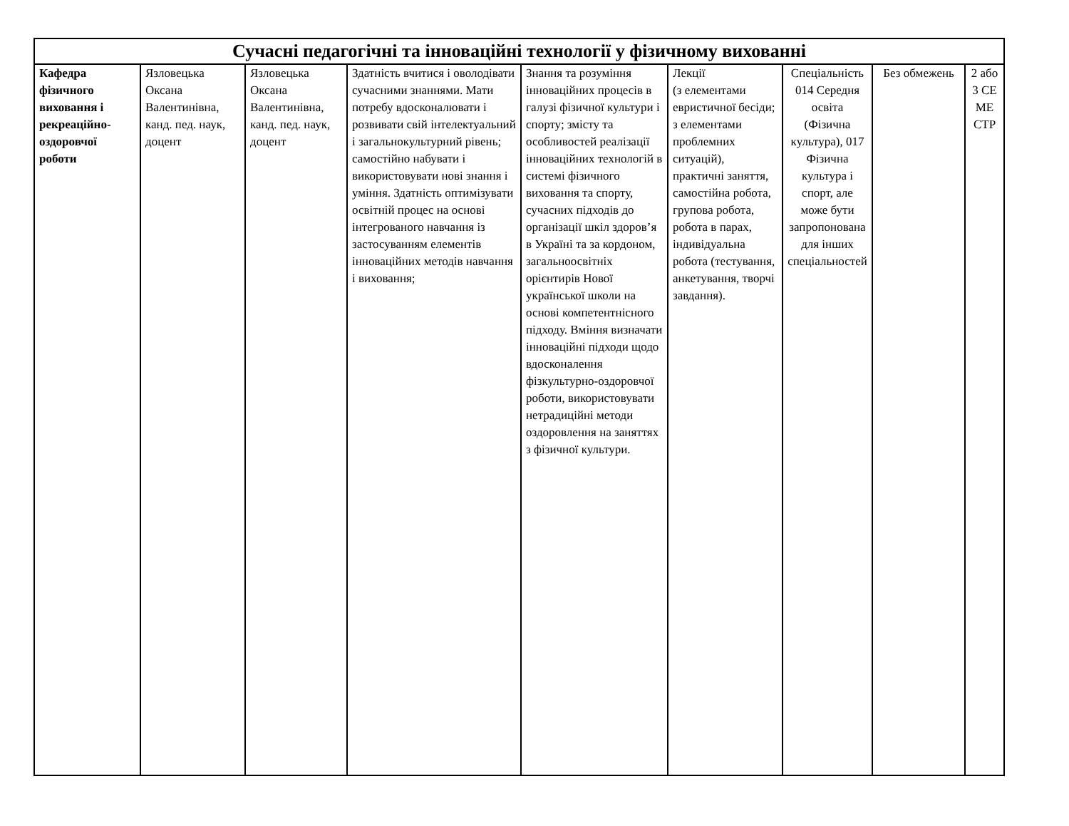| Сучасні педагогічні та інноваційні технології у фізичному вихованні | | | | | | | | |
| --- | --- | --- | --- | --- | --- | --- | --- | --- |
| Кафедра фізичного виховання і рекреаційно-оздоровчої роботи | Язловецька Оксана Валентинівна, канд. пед. наук, доцент | Язловецька Оксана Валентинівна, канд. пед. наук, доцент | Здатність вчитися і оволодівати сучасними знаннями. Мати потребу вдосконалювати і розвивати свій інтелектуальний і загальнокультурний рівень; самостійно набувати і використовувати нові знання і уміння. Здатність оптимізувати освітній процес на основі інтегрованого навчання із застосуванням елементів інноваційних методів навчання і виховання; | Знання та розуміння інноваційних процесів в галузі фізичної культури і спорту; змісту та особливостей реалізації інноваційних технологій в системі фізичного виховання та спорту, сучасних підходів до організації шкіл здоров’я в Україні та за кордоном, загальноосвітніх орієнтирів Нової української школи на основі компетентнісного підходу. Вміння визначати інноваційні підходи щодо вдосконалення фізкультурно-оздоровчої роботи, використовувати нетрадиційні методи оздоровлення на заняттях з фізичної культури. | Лекції (з елементами евристичної бесіди; з елементами проблемних ситуацій), практичні заняття, самостійна робота, групова робота, робота в парах, індивідуальна робота (тестування, анкетування, творчі завдання). | Спеціальність 014 Середня освіта (Фізична культура), 017 Фізична культура і спорт, але може бути запропонована для інших спеціальностей | Без обмежень | 2 або 3 СЕ МЕ СТР |